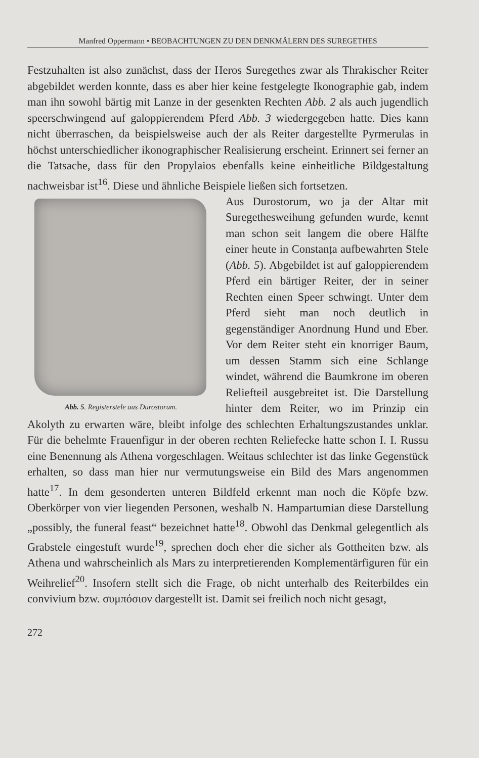Manfred Oppermann • BEOBACHTUNGEN ZU DEN DENKMÄLERN DES SUREGETHES
Festzuhalten ist also zunächst, dass der Heros Suregethes zwar als Thrakischer Reiter abgebildet werden konnte, dass es aber hier keine festgelegte Ikonographie gab, indem man ihn sowohl bärtig mit Lanze in der gesenkten Rechten Abb. 2 als auch jugendlich speerschwingend auf galoppierendem Pferd Abb. 3 wiedergegeben hatte. Dies kann nicht überraschen, da beispielsweise auch der als Reiter dargestellte Pyrmerulas in höchst unterschiedlicher ikonographischer Realisierung erscheint. Erinnert sei ferner an die Tatsache, dass für den Propylaios ebenfalls keine einheitliche Bildgestaltung nachweisbar ist<sup>16</sup>. Diese und ähnliche Beispiele ließen sich fortsetzen.
Abb. 5. Registerstele aus Durostorum.
Aus Durostorum, wo ja der Altar mit Suregethesweihung gefunden wurde, kennt man schon seit langem die obere Hälfte einer heute in Constanța aufbewahrten Stele (Abb. 5). Abgebildet ist auf galoppierendem Pferd ein bärtiger Reiter, der in seiner Rechten einen Speer schwingt. Unter dem Pferd sieht man noch deutlich in gegenständiger Anordnung Hund und Eber. Vor dem Reiter steht ein knorriger Baum, um dessen Stamm sich eine Schlange windet, während die Baumkrone im oberen Reliefteil ausgebreitet ist. Die Darstellung hinter dem Reiter, wo im Prinzip ein Akolyth zu erwarten wäre, bleibt infolge des schlechten Erhaltungszustandes unklar. Für die behelmte Frauenfigur in der oberen rechten Reliefecke hatte schon I. I. Russu eine Benennung als Athena vorgeschlagen. Weitaus schlechter ist das linke Gegenstück erhalten, so dass man hier nur vermutungsweise ein Bild des Mars angenommen hatte<sup>17</sup>. In dem gesonderten unteren Bildfeld erkennt man noch die Köpfe bzw. Oberkörper von vier liegenden Personen, weshalb N. Hampartumian diese Darstellung „possibly, the funeral feast“ bezeichnet hatte<sup>18</sup>. Obwohl das Denkmal gelegentlich als Grabstele eingestuft wurde<sup>19</sup>, sprechen doch eher die sicher als Gottheiten bzw. als Athena und wahrscheinlich als Mars zu interpretierenden Komplementärfiguren für ein Weihrelief<sup>20</sup>. Insofern stellt sich die Frage, ob nicht unterhalb des Reiterbildes ein convivium bzw. συμπόσιον dargestellt ist. Damit sei freilich noch nicht gesagt,
272